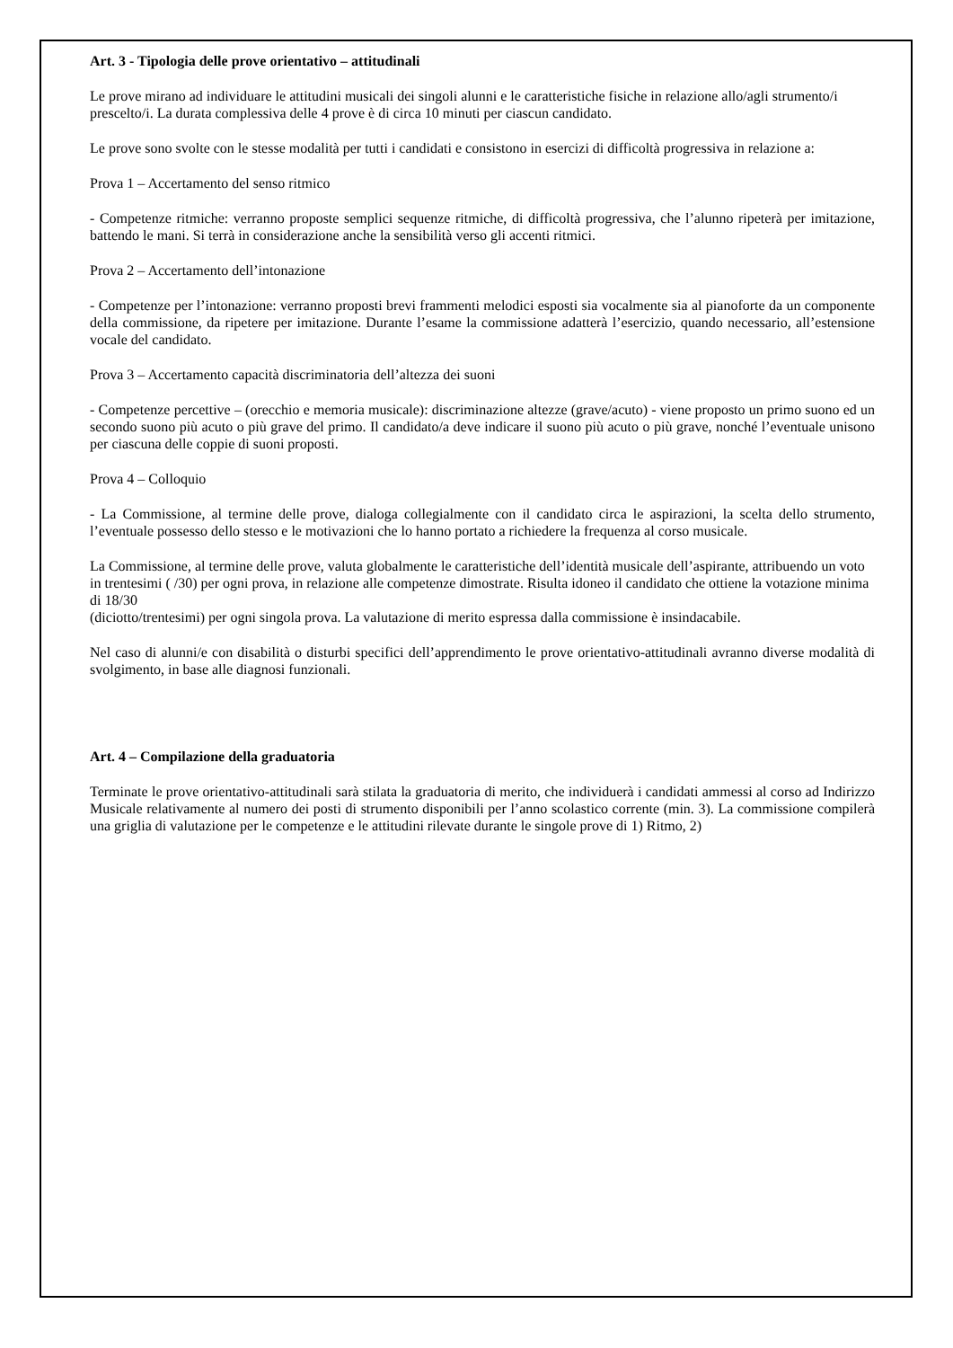Art. 3 - Tipologia delle prove orientativo – attitudinali
Le prove mirano ad individuare le attitudini musicali dei singoli alunni e le caratteristiche fisiche in relazione allo/agli strumento/i prescelto/i. La durata complessiva delle 4 prove è di circa 10 minuti per ciascun candidato.
Le prove sono svolte con le stesse modalità per tutti i candidati e consistono in esercizi di difficoltà progressiva in relazione a:
Prova 1 – Accertamento del senso ritmico
- Competenze ritmiche: verranno proposte semplici sequenze ritmiche, di difficoltà progressiva, che l’alunno ripeterà per imitazione, battendo le mani. Si terrà in considerazione anche la sensibilità verso gli accenti ritmici.
Prova 2 – Accertamento dell’intonazione
- Competenze per l’intonazione: verranno proposti brevi frammenti melodici esposti sia vocalmente sia al pianoforte da un componente della commissione, da ripetere per imitazione. Durante l’esame la commissione adatterà l’esercizio, quando necessario, all’estensione vocale del candidato.
Prova 3 – Accertamento capacità discriminatoria dell’altezza dei suoni
- Competenze percettive – (orecchio e memoria musicale): discriminazione altezze (grave/acuto) - viene proposto un primo suono ed un secondo suono più acuto o più grave del primo. Il candidato/a deve indicare il suono più acuto o più grave, nonché l’eventuale unisono per ciascuna delle coppie di suoni proposti.
Prova 4 – Colloquio
- La Commissione, al termine delle prove, dialoga collegialmente con il candidato circa le aspirazioni, la scelta dello strumento, l’eventuale possesso dello stesso e le motivazioni che lo hanno portato a richiedere la frequenza al corso musicale.
La Commissione, al termine delle prove, valuta globalmente le caratteristiche dell’identità musicale dell’aspirante, attribuendo un voto in trentesimi ( /30) per ogni prova, in relazione alle competenze dimostrate. Risulta idoneo il candidato che ottiene la votazione minima di 18/30
(diciotto/trentesimi) per ogni singola prova. La valutazione di merito espressa dalla commissione è insindacabile.
Nel caso di alunni/e con disabilità o disturbi specifici dell’apprendimento le prove orientativo-attitudinali avranno diverse modalità di svolgimento, in base alle diagnosi funzionali.
Art. 4 – Compilazione della graduatoria
Terminate le prove orientativo-attitudinali sarà stilata la graduatoria di merito, che individuerà i candidati ammessi al corso ad Indirizzo Musicale relativamente al numero dei posti di strumento disponibili per l’anno scolastico corrente (min. 3). La commissione compilerà una griglia di valutazione per le competenze e le attitudini rilevate durante le singole prove di 1) Ritmo, 2)